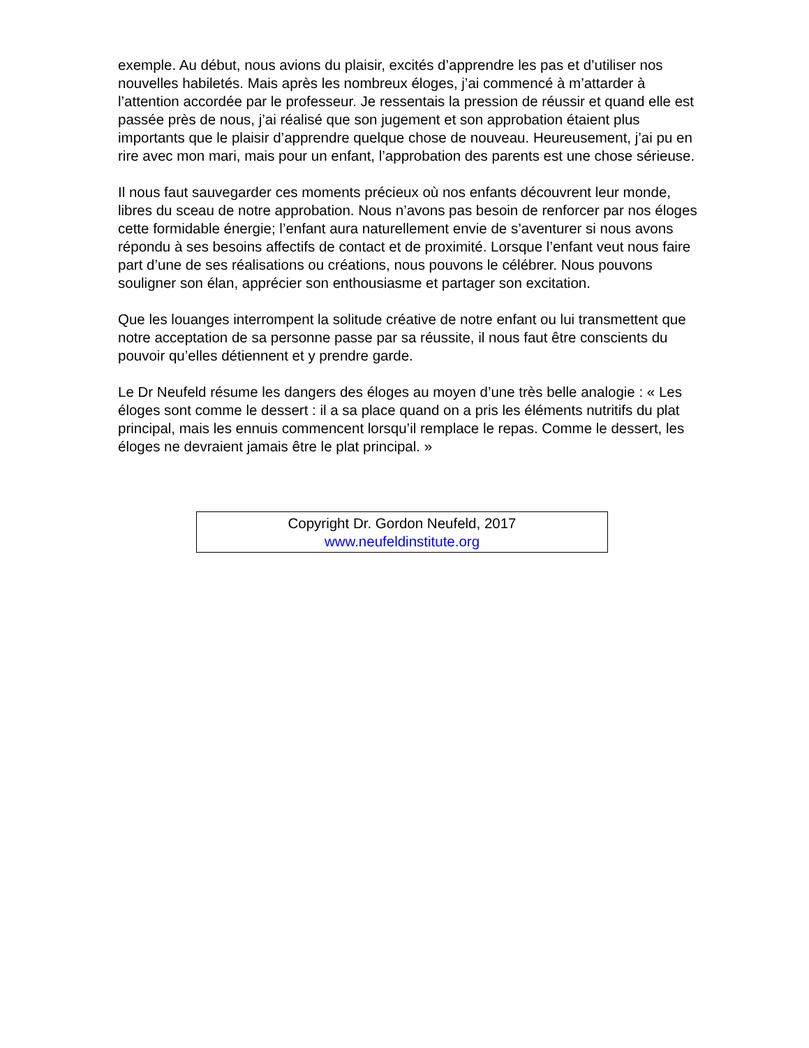exemple. Au début, nous avions du plaisir, excités d’apprendre les pas et d’utiliser nos nouvelles habiletés. Mais après les nombreux éloges, j’ai commencé à m’attarder à l’attention accordée par le professeur. Je ressentais la pression de réussir et quand elle est passée près de nous, j’ai réalisé que son jugement et son approbation étaient plus importants que le plaisir d’apprendre quelque chose de nouveau. Heureusement, j’ai pu en rire avec mon mari, mais pour un enfant, l’approbation des parents est une chose sérieuse.
Il nous faut sauvegarder ces moments précieux où nos enfants découvrent leur monde, libres du sceau de notre approbation. Nous n’avons pas besoin de renforcer par nos éloges cette formidable énergie; l’enfant aura naturellement envie de s’aventurer si nous avons répondu à ses besoins affectifs de contact et de proximité. Lorsque l’enfant veut nous faire part d’une de ses réalisations ou créations, nous pouvons le célébrer. Nous pouvons souligner son élan, apprécier son enthousiasme et partager son excitation.
Que les louanges interrompent la solitude créative de notre enfant ou lui transmettent que notre acceptation de sa personne passe par sa réussite, il nous faut être conscients du pouvoir qu’elles détiennent et y prendre garde.
Le Dr Neufeld résume les dangers des éloges au moyen d’une très belle analogie : « Les éloges sont comme le dessert : il a sa place quand on a pris les éléments nutritifs du plat principal, mais les ennuis commencent lorsqu’il remplace le repas. Comme le dessert, les éloges ne devraient jamais être le plat principal. »
Copyright Dr. Gordon Neufeld, 2017
www.neufeldinstitute.org